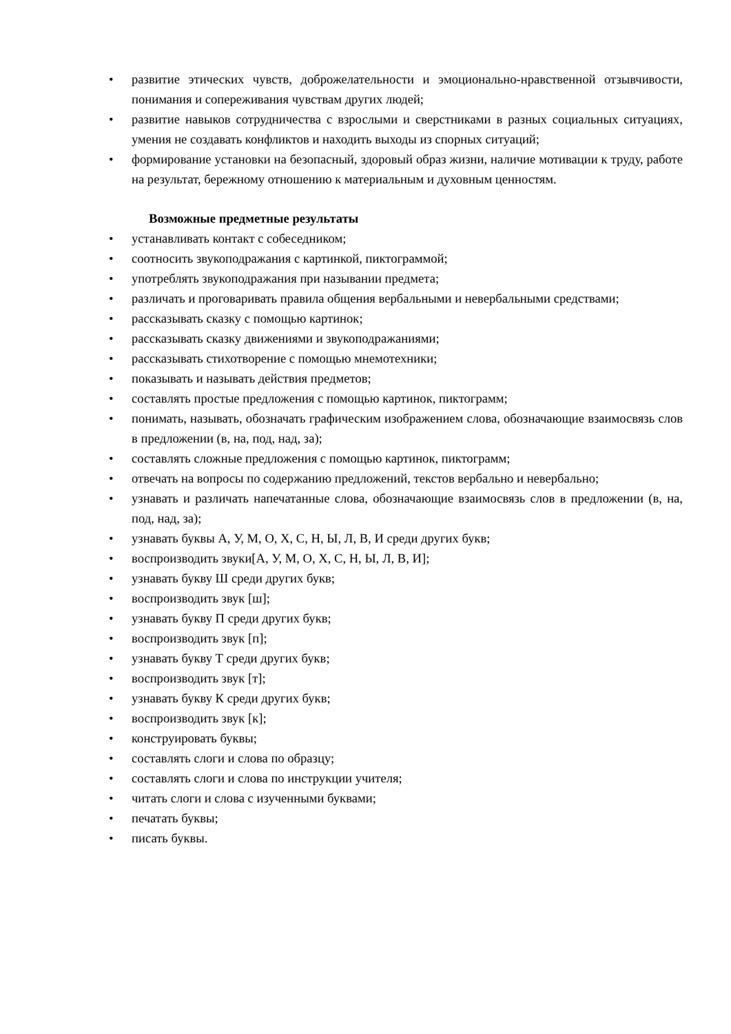• развитие этических чувств, доброжелательности и эмоционально-нравственной отзывчивости, понимания и сопереживания чувствам других людей;
• развитие навыков сотрудничества с взрослыми и сверстниками в разных социальных ситуациях, умения не создавать конфликтов и находить выходы из спорных ситуаций;
• формирование установки на безопасный, здоровый образ жизни, наличие мотивации к труду, работе на результат, бережному отношению к материальным и духовным ценностям.
Возможные предметные результаты
• устанавливать контакт с собеседником;
• соотносить звукоподражания с картинкой, пиктограммой;
• употреблять звукоподражания при назывании предмета;
• различать и проговаривать правила общения вербальными и невербальными средствами;
• рассказывать сказку с помощью картинок;
• рассказывать сказку движениями и звукоподражаниями;
• рассказывать стихотворение с помощью мнемотехники;
• показывать и называть действия предметов;
• составлять простые предложения с помощью картинок, пиктограмм;
• понимать, называть, обозначать графическим изображением слова, обозначающие взаимосвязь слов в предложении (в, на, под, над, за);
• составлять сложные предложения с помощью картинок, пиктограмм;
• отвечать на вопросы по содержанию предложений, текстов вербально и невербально;
• узнавать и различать напечатанные слова, обозначающие взаимосвязь слов в предложении (в, на, под, над, за);
• узнавать буквы А, У, М, О, Х, С, Н, Ы, Л, В, И среди других букв;
• воспроизводить звуки[А, У, М, О, Х, С, Н, Ы, Л, В, И];
• узнавать букву Ш среди других букв;
• воспроизводить звук [ш];
• узнавать букву П среди других букв;
• воспроизводить звук [п];
• узнавать букву Т среди других букв;
• воспроизводить звук [т];
• узнавать букву К среди других букв;
• воспроизводить звук [к];
• конструировать буквы;
• составлять слоги и слова по образцу;
• составлять слоги и слова по инструкции учителя;
• читать слоги и слова с изученными буквами;
• печатать буквы;
• писать буквы.